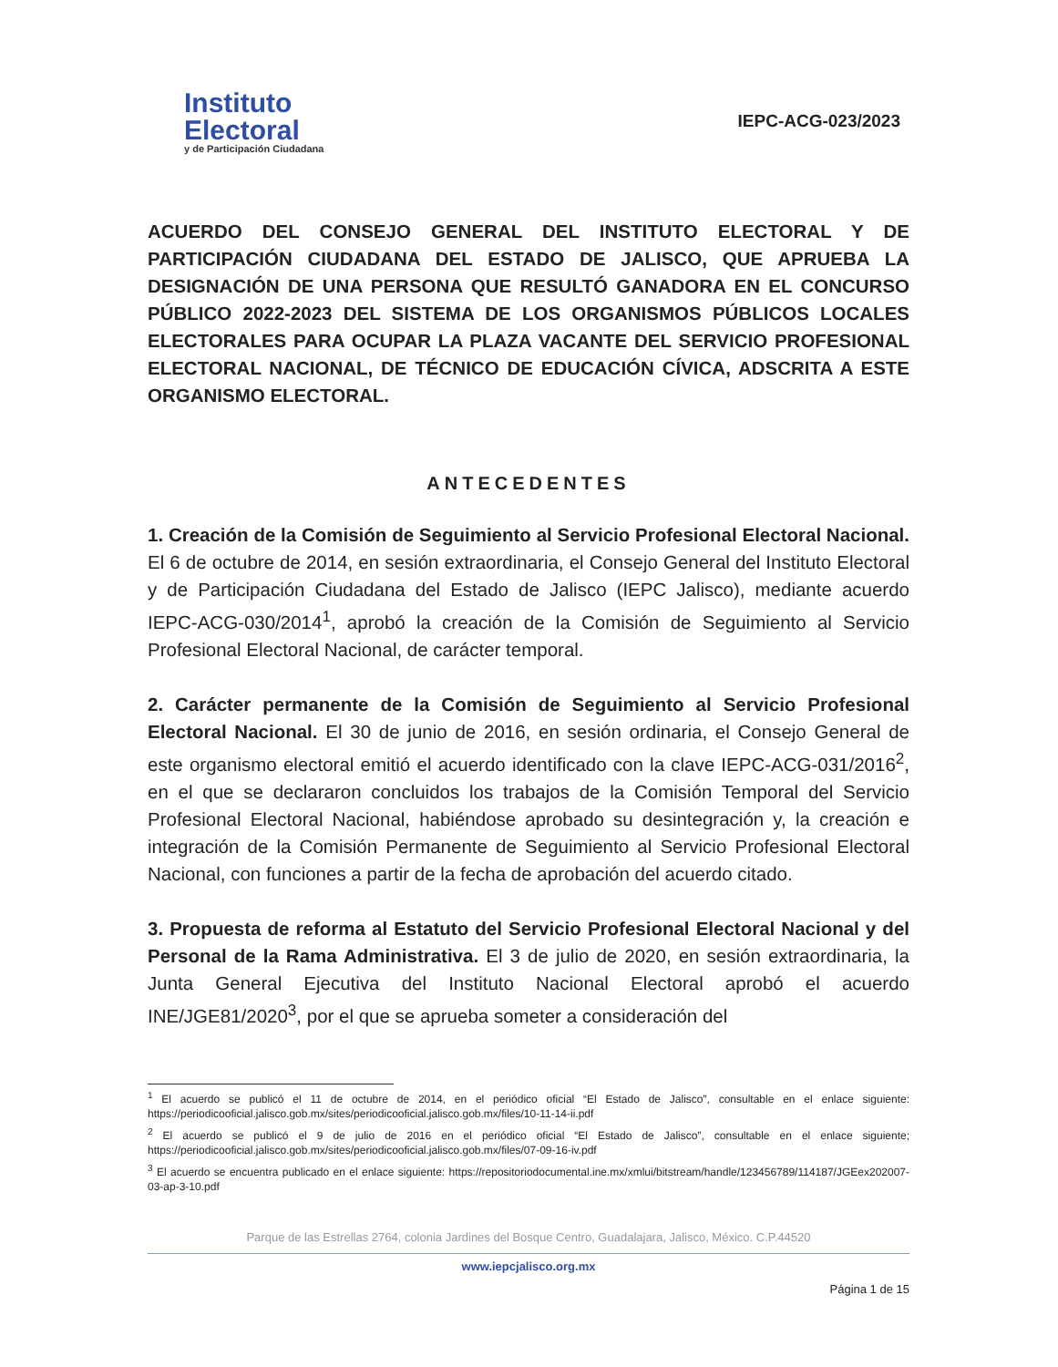Instituto
Electoral
y de Participación Ciudadana
IEPC-ACG-023/2023
ACUERDO DEL CONSEJO GENERAL DEL INSTITUTO ELECTORAL Y DE PARTICIPACIÓN CIUDADANA DEL ESTADO DE JALISCO, QUE APRUEBA LA DESIGNACIÓN DE UNA PERSONA QUE RESULTÓ GANADORA EN EL CONCURSO PÚBLICO 2022-2023 DEL SISTEMA DE LOS ORGANISMOS PÚBLICOS LOCALES ELECTORALES PARA OCUPAR LA PLAZA VACANTE DEL SERVICIO PROFESIONAL ELECTORAL NACIONAL, DE TÉCNICO DE EDUCACIÓN CÍVICA, ADSCRITA A ESTE ORGANISMO ELECTORAL.
ANTECEDENTES
1. Creación de la Comisión de Seguimiento al Servicio Profesional Electoral Nacional. El 6 de octubre de 2014, en sesión extraordinaria, el Consejo General del Instituto Electoral y de Participación Ciudadana del Estado de Jalisco (IEPC Jalisco), mediante acuerdo IEPC-ACG-030/2014<sup>1</sup>, aprobó la creación de la Comisión de Seguimiento al Servicio Profesional Electoral Nacional, de carácter temporal.
2. Carácter permanente de la Comisión de Seguimiento al Servicio Profesional Electoral Nacional. El 30 de junio de 2016, en sesión ordinaria, el Consejo General de este organismo electoral emitió el acuerdo identificado con la clave IEPC-ACG-031/2016<sup>2</sup>, en el que se declararon concluidos los trabajos de la Comisión Temporal del Servicio Profesional Electoral Nacional, habiéndose aprobado su desintegración y, la creación e integración de la Comisión Permanente de Seguimiento al Servicio Profesional Electoral Nacional, con funciones a partir de la fecha de aprobación del acuerdo citado.
3. Propuesta de reforma al Estatuto del Servicio Profesional Electoral Nacional y del Personal de la Rama Administrativa. El 3 de julio de 2020, en sesión extraordinaria, la Junta General Ejecutiva del Instituto Nacional Electoral aprobó el acuerdo INE/JGE81/2020<sup>3</sup>, por el que se aprueba someter a consideración del
<sup>1</sup> El acuerdo se publicó el 11 de octubre de 2014, en el periódico oficial “El Estado de Jalisco”, consultable en el enlace siguiente: https://periodicooficial.jalisco.gob.mx/sites/periodicooficial.jalisco.gob.mx/files/10-11-14-ii.pdf
<sup>2</sup> El acuerdo se publicó el 9 de julio de 2016 en el periódico oficial “El Estado de Jalisco”, consultable en el enlace siguiente; https://periodicooficial.jalisco.gob.mx/sites/periodicooficial.jalisco.gob.mx/files/07-09-16-iv.pdf
<sup>3</sup> El acuerdo se encuentra publicado en el enlace siguiente: https://repositoriodocumental.ine.mx/xmlui/bitstream/handle/123456789/114187/JGEex202007-03-ap-3-10.pdf
Parque de las Estrellas 2764, colonia Jardines del Bosque Centro, Guadalajara, Jalisco, México. C.P.44520
www.iepcjalisco.org.mx
Página 1 de 15